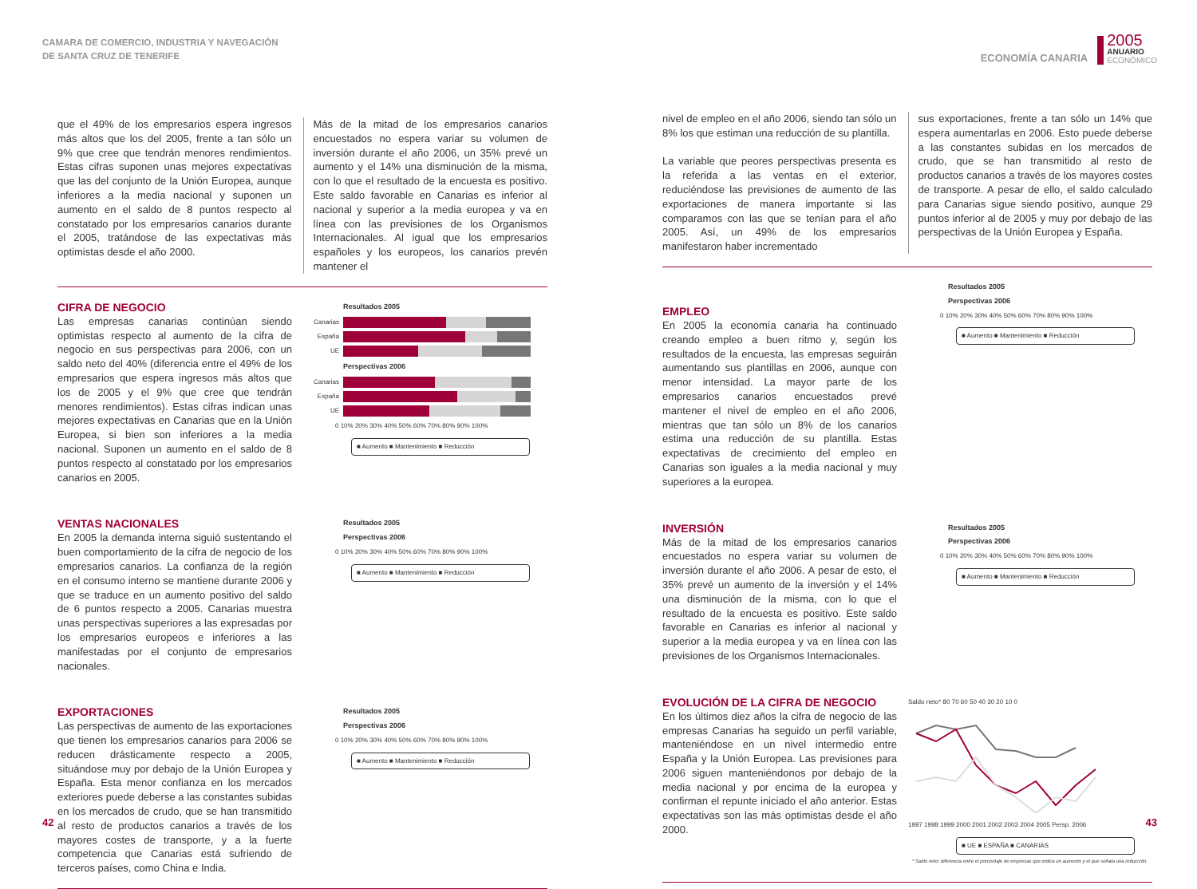CAMARA DE COMERCIO, INDUSTRIA Y NAVEGACIÓN
DE SANTA CRUZ DE TENERIFE
que el 49% de los empresarios espera ingresos más altos que los del 2005, frente a tan sólo un 9% que cree que tendrán menores rendimientos. Estas cifras suponen unas mejores expectativas que las del conjunto de la Unión Europea, aunque inferiores a la media nacional y suponen un aumento en el saldo de 8 puntos respecto al constatado por los empresarios canarios durante el 2005, tratándose de las expectativas más optimistas desde el año 2000.
Más de la mitad de los empresarios canarios encuestados no espera variar su volumen de inversión durante el año 2006, un 35% prevé un aumento y el 14% una disminución de la misma, con lo que el resultado de la encuesta es positivo. Este saldo favorable en Canarias es inferior al nacional y superior a la media europea y va en línea con las previsiones de los Organismos Internacionales. Al igual que los empresarios españoles y los europeos, los canarios prevén mantener el
CIFRA DE NEGOCIO
Las empresas canarias continúan siendo optimistas respecto al aumento de la cifra de negocio en sus perspectivas para 2006, con un saldo neto del 40% (diferencia entre el 49% de los empresarios que espera ingresos más altos que los de 2005 y el 9% que cree que tendrán menores rendimientos). Estas cifras indican unas mejores expectativas en Canarias que en la Unión Europea, si bien son inferiores a la media nacional. Suponen un aumento en el saldo de 8 puntos respecto al constatado por los empresarios canarios en 2005.
Resultados 2005
Canarias
España
UE
Perspectivas 2006
Canarias
España
UE
0 10% 20% 30% 40% 50% 60% 70% 80% 90% 100%
■ Aumento ■ Mantenimiento ■ Reducción
VENTAS NACIONALES
En 2005 la demanda interna siguió sustentando el buen comportamiento de la cifra de negocio de los empresarios canarios. La confianza de la región en el consumo interno se mantiene durante 2006 y que se traduce en un aumento positivo del saldo de 6 puntos respecto a 2005. Canarias muestra unas perspectivas superiores a las expresadas por los empresarios europeos e inferiores a las manifestadas por el conjunto de empresarios nacionales.
Resultados 2005
Perspectivas 2006
0 10% 20% 30% 40% 50% 60% 70% 80% 90% 100%
■ Aumento ■ Mantenimiento ■ Reducción
EXPORTACIONES
Las perspectivas de aumento de las exportaciones que tienen los empresarios canarios para 2006 se reducen drásticamente respecto a 2005, situándose muy por debajo de la Unión Europea y España. Esta menor confianza en los mercados exteriores puede deberse a las constantes subidas en los mercados de crudo, que se han transmitido al resto de productos canarios a través de los mayores costes de transporte, y a la fuerte competencia que Canarias está sufriendo de terceros países, como China e India.
Resultados 2005
Perspectivas 2006
0 10% 20% 30% 40% 50% 60% 70% 80% 90% 100%
■ Aumento ■ Mantenimiento ■ Reducción
42
ECONOMÍA CANARIA
2005
ANUARIO
ECONÓMICO
nivel de empleo en el año 2006, siendo tan sólo un 8% los que estiman una reducción de su plantilla.
La variable que peores perspectivas presenta es la referida a las ventas en el exterior, reduciéndose las previsiones de aumento de las exportaciones de manera importante si las comparamos con las que se tenían para el año 2005. Así, un 49% de los empresarios manifestaron haber incrementado
sus exportaciones, frente a tan sólo un 14% que espera aumentarlas en 2006. Esto puede deberse a las constantes subidas en los mercados de crudo, que se han transmitido al resto de productos canarios a través de los mayores costes de transporte. A pesar de ello, el saldo calculado para Canarias sigue siendo positivo, aunque 29 puntos inferior al de 2005 y muy por debajo de las perspectivas de la Unión Europea y España.
EMPLEO
En 2005 la economía canaria ha continuado creando empleo a buen ritmo y, según los resultados de la encuesta, las empresas seguirán aumentando sus plantillas en 2006, aunque con menor intensidad. La mayor parte de los empresarios canarios encuestados prevé mantener el nivel de empleo en el año 2006, mientras que tan sólo un 8% de los canarios estima una reducción de su plantilla. Estas expectativas de crecimiento del empleo en Canarias son iguales a la media nacional y muy superiores a la europea.
Resultados 2005
Perspectivas 2006
0 10% 20% 30% 40% 50% 60% 70% 80% 90% 100%
■ Aumento ■ Mantenimiento ■ Reducción
INVERSIÓN
Más de la mitad de los empresarios canarios encuestados no espera variar su volumen de inversión durante el año 2006. A pesar de esto, el 35% prevé un aumento de la inversión y el 14% una disminución de la misma, con lo que el resultado de la encuesta es positivo. Este saldo favorable en Canarias es inferior al nacional y superior a la media europea y va en línea con las previsiones de los Organismos Internacionales.
Resultados 2005
Perspectivas 2006
0 10% 20% 30% 40% 50% 60% 70% 80% 90% 100%
■ Aumento ■ Mantenimiento ■ Reducción
EVOLUCIÓN DE LA CIFRA DE NEGOCIO
En los últimos diez años la cifra de negocio de las empresas Canarias ha seguido un perfil variable, manteniéndose en un nivel intermedio entre España y la Unión Europea. Las previsiones para 2006 siguen manteniéndonos por debajo de la media nacional y por encima de la europea y confirman el repunte iniciado el año anterior. Estas expectativas son las más optimistas desde el año 2000.
Saldo neto* 80 70 60 50 40 30 20 10 0
1997 1998 1999 2000 2001 2002 2003 2004 2005 Persp. 2006
■ UE ■ ESPAÑA ■ CANARIAS
* Saldo neto: diferencia entre el porcentaje de empresas que indica un aumento y el que señala una reducción.
43